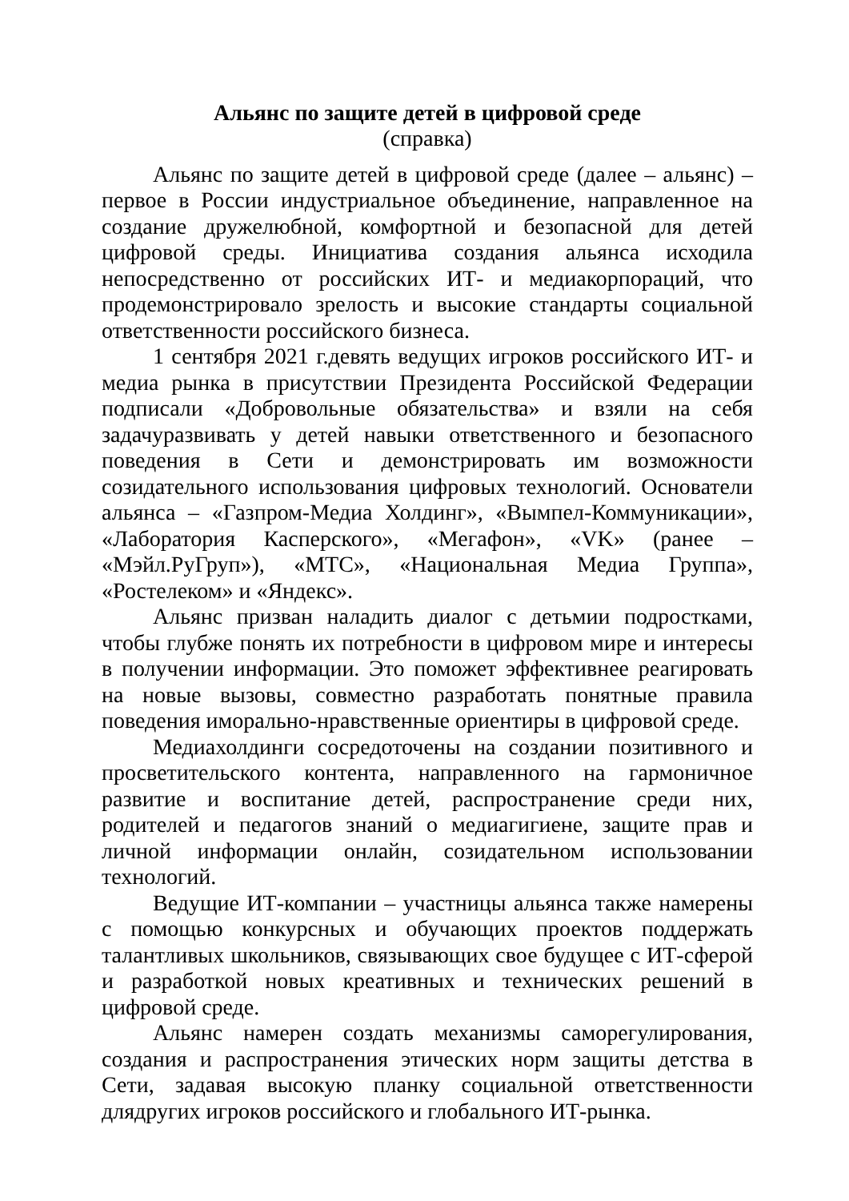Альянс по защите детей в цифровой среде
(справка)
Альянс по защите детей в цифровой среде (далее – альянс) – первое в России индустриальное объединение, направленное на создание дружелюбной, комфортной и безопасной для детей цифровой среды. Инициатива создания альянса исходила непосредственно от российских ИТ- и медиакорпораций, что продемонстрировало зрелость и высокие стандарты социальной ответственности российского бизнеса.
1 сентября 2021 г.девять ведущих игроков российского ИТ- и медиа рынка в присутствии Президента Российской Федерации подписали «Добровольные обязательства» и взяли на себя задачуразвивать у детей навыки ответственного и безопасного поведения в Сети и демонстрировать им возможности созидательного использования цифровых технологий. Основатели альянса – «Газпром-Медиа Холдинг», «Вымпел-Коммуникации», «Лаборатория Касперского», «Мегафон», «VK» (ранее – «Мэйл.РуГруп»), «МТС», «Национальная Медиа Группа», «Ростелеком» и «Яндекс».
Альянс призван наладить диалог с детьмии подростками, чтобы глубже понять их потребности в цифровом мире и интересы в получении информации. Это поможет эффективнее реагировать на новые вызовы, совместно разработать понятные правила поведения иморально-нравственные ориентиры в цифровой среде.
Медиахолдинги сосредоточены на создании позитивного и просветительского контента, направленного на гармоничное развитие и воспитание детей, распространение среди них, родителей и педагогов знаний о медиагигиене, защите прав и личной информации онлайн, созидательном использовании технологий.
Ведущие ИТ-компании – участницы альянса также намерены с помощью конкурсных и обучающих проектов поддержать талантливых школьников, связывающих свое будущее с ИТ-сферой и разработкой новых креативных и технических решений в цифровой среде.
Альянс намерен создать механизмы саморегулирования, создания и распространения этических норм защиты детства в Сети, задавая высокую планку социальной ответственности длядругих игроков российского и глобального ИТ-рынка.